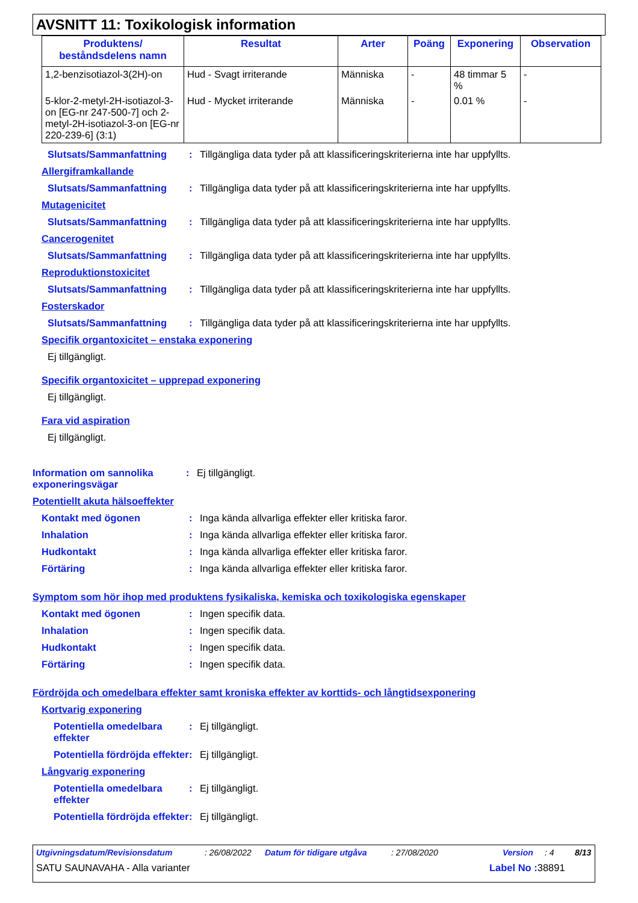AVSNITT 11: Toxikologisk information
| Produktens/ beståndsdelens namn | Resultat | Arter | Poäng | Exponering | Observation |
| --- | --- | --- | --- | --- | --- |
| 1,2-benzisotiazol-3(2H)-on | Hud - Svagt irriterande | Människa | - | 48 timmar 5 % | - |
| 5-klor-2-metyl-2H-isotiazol-3-on [EG-nr 247-500-7] och 2-metyl-2H-isotiazol-3-on [EG-nr 220-239-6] (3:1) | Hud - Mycket irriterande | Människa | - | 0.01 % | - |
Slutsats/Sammanfattning: Tillgängliga data tyder på att klassificeringskriterierna inte har uppfyllts.
Allergiframkallande
Slutsats/Sammanfattning: Tillgängliga data tyder på att klassificeringskriterierna inte har uppfyllts.
Mutagenicitet
Slutsats/Sammanfattning: Tillgängliga data tyder på att klassificeringskriterierna inte har uppfyllts.
Cancerogenitet
Slutsats/Sammanfattning: Tillgängliga data tyder på att klassificeringskriterierna inte har uppfyllts.
Reproduktionstoxicitet
Slutsats/Sammanfattning: Tillgängliga data tyder på att klassificeringskriterierna inte har uppfyllts.
Fosterskador
Slutsats/Sammanfattning: Tillgängliga data tyder på att klassificeringskriterierna inte har uppfyllts.
Specifik organtoxicitet – enstaka exponering
Ej tillgängligt.
Specifik organtoxicitet – upprepad exponering
Ej tillgängligt.
Fara vid aspiration
Ej tillgängligt.
Information om sannolika exponeringsvägar: Ej tillgängligt.
Potentiellt akuta hälsoeffekter
Kontakt med ögonen: Inga kända allvarliga effekter eller kritiska faror.
Inhalation: Inga kända allvarliga effekter eller kritiska faror.
Hudkontakt: Inga kända allvarliga effekter eller kritiska faror.
Förtäring: Inga kända allvarliga effekter eller kritiska faror.
Symptom som hör ihop med produktens fysikaliska, kemiska och toxikologiska egenskaper
Kontakt med ögonen: Ingen specifik data.
Inhalation: Ingen specifik data.
Hudkontakt: Ingen specifik data.
Förtäring: Ingen specifik data.
Fördröjda och omedelbara effekter samt kroniska effekter av korttids- och långtidsexponering
Kortvarig exponering
Potentiella omedelbara effekter: Ej tillgängligt.
Potentiella fördröjda effekter: Ej tillgängligt.
Långvarig exponering
Potentiella omedelbara effekter: Ej tillgängligt.
Potentiella fördröjda effekter: Ej tillgängligt.
Utgivningsdatum/Revisionsdatum: 26/08/2022 Datum för tidigare utgåva: 27/08/2020 Version: 4 8/13
SATU SAUNAVAHA - Alla varianter Label No : 38891